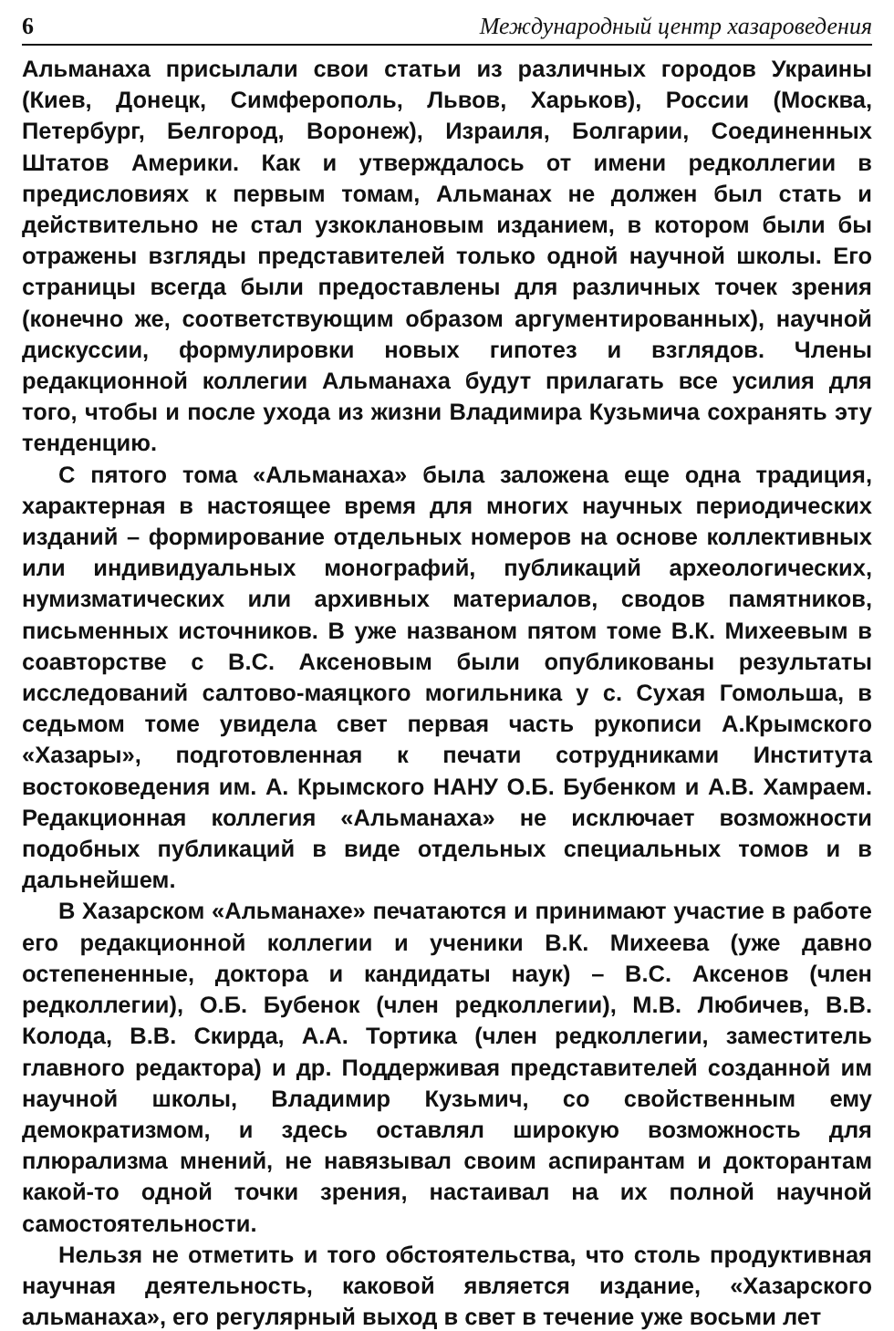6 Международный центр хазароведения
Альманаха присылали свои статьи из различных городов Украины (Киев, Донецк, Симферополь, Львов, Харьков), России (Москва, Петербург, Белгород, Воронеж), Израиля, Болгарии, Соединенных Штатов Америки. Как и утверждалось от имени редколлегии в предисловиях к первым томам, Альманах не должен был стать и действительно не стал узкоклановым изданием, в котором были бы отражены взгляды представителей только одной научной школы. Его страницы всегда были предоставлены для различных точек зрения (конечно же, соответствующим образом аргументированных), научной дискуссии, формулировки новых гипотез и взглядов. Члены редакционной коллегии Альманаха будут прилагать все усилия для того, чтобы и после ухода из жизни Владимира Кузьмича сохранять эту тенденцию.
С пятого тома «Альманаха» была заложена еще одна традиция, характерная в настоящее время для многих научных периодических изданий – формирование отдельных номеров на основе коллективных или индивидуальных монографий, публикаций археологических, нумизматических или архивных материалов, сводов памятников, письменных источников. В уже названом пятом томе В.К. Михеевым в соавторстве с В.С. Аксеновым были опубликованы результаты исследований салтово-маяцкого могильника у с. Сухая Гомольша, в седьмом томе увидела свет первая часть рукописи А.Крымского «Хазары», подготовленная к печати сотрудниками Института востоковедения им. А. Крымского НАНУ О.Б. Бубенком и А.В. Хамраем. Редакционная коллегия «Альманаха» не исключает возможности подобных публикаций в виде отдельных специальных томов и в дальнейшем.
В Хазарском «Альманахе» печатаются и принимают участие в работе его редакционной коллегии и ученики В.К. Михеева (уже давно остепененные, доктора и кандидаты наук) – В.С. Аксенов (член редколлегии), О.Б. Бубенок (член редколлегии), М.В. Любичев, В.В. Колода, В.В. Скирда, А.А. Тортика (член редколлегии, заместитель главного редактора) и др. Поддерживая представителей созданной им научной школы, Владимир Кузьмич, со свойственным ему демократизмом, и здесь оставлял широкую возможность для плюрализма мнений, не навязывал своим аспирантам и докторантам какой-то одной точки зрения, настаивал на их полной научной самостоятельности.
Нельзя не отметить и того обстоятельства, что столь продуктивная научная деятельность, каковой является издание, «Хазарского альманаха», его регулярный выход в свет в течение уже восьми лет